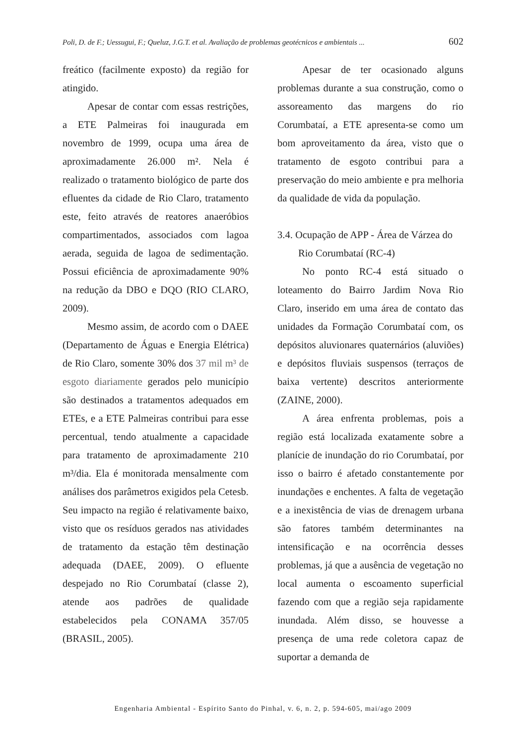Poli, D. de F.; Uessugui, F.; Queluz, J.G.T. et al. Avaliação de problemas geotécnicos e ambientais ... 602
freático (facilmente exposto) da região for atingido.
Apesar de contar com essas restrições, a ETE Palmeiras foi inaugurada em novembro de 1999, ocupa uma área de aproximadamente 26.000 m². Nela é realizado o tratamento biológico de parte dos efluentes da cidade de Rio Claro, tratamento este, feito através de reatores anaeróbios compartimentados, associados com lagoa aerada, seguida de lagoa de sedimentação. Possui eficiência de aproximadamente 90% na redução da DBO e DQO (RIO CLARO, 2009).
Mesmo assim, de acordo com o DAEE (Departamento de Águas e Energia Elétrica) de Rio Claro, somente 30% dos 37 mil m³ de esgoto diariamente gerados pelo município são destinados a tratamentos adequados em ETEs, e a ETE Palmeiras contribui para esse percentual, tendo atualmente a capacidade para tratamento de aproximadamente 210 m³/dia. Ela é monitorada mensalmente com análises dos parâmetros exigidos pela Cetesb. Seu impacto na região é relativamente baixo, visto que os resíduos gerados nas atividades de tratamento da estação têm destinação adequada (DAEE, 2009). O efluente despejado no Rio Corumbataí (classe 2), atende aos padrões de qualidade estabelecidos pela CONAMA 357/05 (BRASIL, 2005).
Apesar de ter ocasionado alguns problemas durante a sua construção, como o assoreamento das margens do rio Corumbataí, a ETE apresenta-se como um bom aproveitamento da área, visto que o tratamento de esgoto contribui para a preservação do meio ambiente e pra melhoria da qualidade de vida da população.
3.4. Ocupação de APP - Área de Várzea do
Rio Corumbataí (RC-4)
No ponto RC-4 está situado o loteamento do Bairro Jardim Nova Rio Claro, inserido em uma área de contato das unidades da Formação Corumbataí com, os depósitos aluvionares quaternários (aluviões) e depósitos fluviais suspensos (terraços de baixa vertente) descritos anteriormente (ZAINE, 2000).
A área enfrenta problemas, pois a região está localizada exatamente sobre a planície de inundação do rio Corumbataí, por isso o bairro é afetado constantemente por inundações e enchentes. A falta de vegetação e a inexistência de vias de drenagem urbana são fatores também determinantes na intensificação e na ocorrência desses problemas, já que a ausência de vegetação no local aumenta o escoamento superficial fazendo com que a região seja rapidamente inundada. Além disso, se houvesse a presença de uma rede coletora capaz de suportar a demanda de
Engenharia Ambiental - Espírito Santo do Pinhal, v. 6, n. 2, p. 594-605, mai/ago 2009